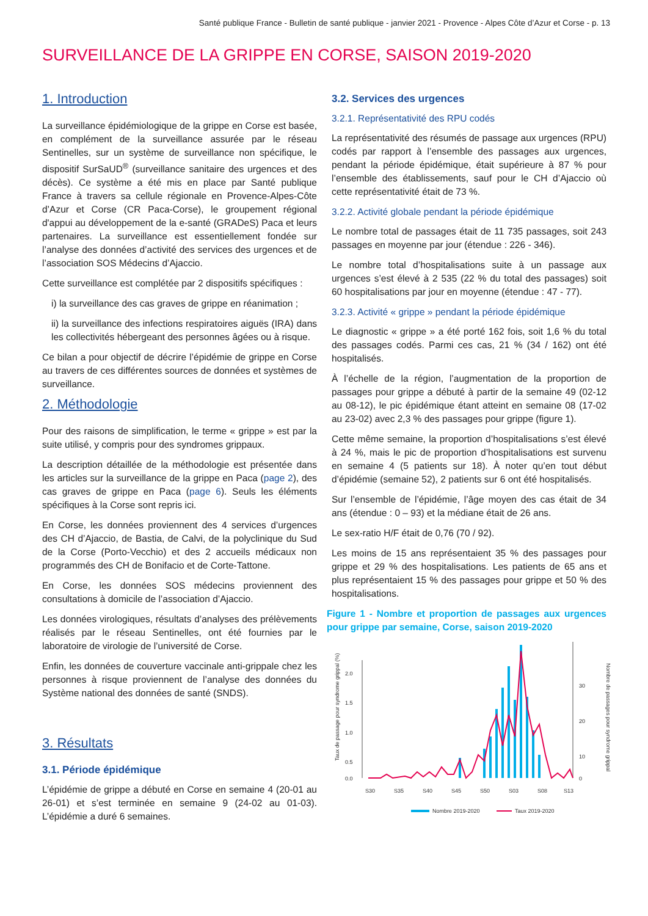Santé publique France - Bulletin de santé publique - janvier 2021 - Provence - Alpes Côte d’Azur et Corse - p. 13
SURVEILLANCE DE LA GRIPPE EN CORSE, SAISON 2019-2020
1. Introduction
La surveillance épidémiologique de la grippe en Corse est basée, en complément de la surveillance assurée par le réseau Sentinelles, sur un système de surveillance non spécifique, le dispositif SurSaUD<sup>®</sup> (surveillance sanitaire des urgences et des décès). Ce système a été mis en place par Santé publique France à travers sa cellule régionale en Provence-Alpes-Côte d’Azur et Corse (CR Paca-Corse), le groupement régional d'appui au développement de la e-santé (GRADeS) Paca et leurs partenaires. La surveillance est essentiellement fondée sur l’analyse des données d’activité des services des urgences et de l’association SOS Médecins d’Ajaccio.
Cette surveillance est complétée par 2 dispositifs spécifiques :
i) la surveillance des cas graves de grippe en réanimation ;
ii) la surveillance des infections respiratoires aiguës (IRA) dans les collectivités hébergeant des personnes âgées ou à risque.
Ce bilan a pour objectif de décrire l’épidémie de grippe en Corse au travers de ces différentes sources de données et systèmes de surveillance.
2. Méthodologie
Pour des raisons de simplification, le terme « grippe » est par la suite utilisé, y compris pour des syndromes grippaux.
La description détaillée de la méthodologie est présentée dans les articles sur la surveillance de la grippe en Paca (page 2), des cas graves de grippe en Paca (page 6). Seuls les éléments spécifiques à la Corse sont repris ici.
En Corse, les données proviennent des 4 services d’urgences des CH d’Ajaccio, de Bastia, de Calvi, de la polyclinique du Sud de la Corse (Porto-Vecchio) et des 2 accueils médicaux non programmés des CH de Bonifacio et de Corte-Tattone.
En Corse, les données SOS médecins proviennent des consultations à domicile de l’association d’Ajaccio.
Les données virologiques, résultats d’analyses des prélèvements réalisés par le réseau Sentinelles, ont été fournies par le laboratoire de virologie de l’université de Corse.
Enfin, les données de couverture vaccinale anti-grippale chez les personnes à risque proviennent de l’analyse des données du Système national des données de santé (SNDS).
3. Résultats
3.1. Période épidémique
L’épidémie de grippe a débuté en Corse en semaine 4 (20-01 au 26-01) et s’est terminée en semaine 9 (24-02 au 01-03). L’épidémie a duré 6 semaines.
3.2. Services des urgences
3.2.1. Représentativité des RPU codés
La représentativité des résumés de passage aux urgences (RPU) codés par rapport à l’ensemble des passages aux urgences, pendant la période épidémique, était supérieure à 87 % pour l’ensemble des établissements, sauf pour le CH d’Ajaccio où cette représentativité était de 73 %.
3.2.2. Activité globale pendant la période épidémique
Le nombre total de passages était de 11 735 passages, soit 243 passages en moyenne par jour (étendue : 226 - 346).
Le nombre total d’hospitalisations suite à un passage aux urgences s’est élevé à 2 535 (22 % du total des passages) soit 60 hospitalisations par jour en moyenne (étendue : 47 - 77).
3.2.3. Activité « grippe » pendant la période épidémique
Le diagnostic « grippe » a été porté 162 fois, soit 1,6 % du total des passages codés. Parmi ces cas, 21 % (34 / 162) ont été hospitalisés.
À l’échelle de la région, l’augmentation de la proportion de passages pour grippe a débuté à partir de la semaine 49 (02-12 au 08-12), le pic épidémique étant atteint en semaine 08 (17-02 au 23-02) avec 2,3 % des passages pour grippe (figure 1).
Cette même semaine, la proportion d’hospitalisations s’est élevé à 24 %, mais le pic de proportion d’hospitalisations est survenu en semaine 4 (5 patients sur 18). À noter qu’en tout début d’épidémie (semaine 52), 2 patients sur 6 ont été hospitalisés.
Sur l’ensemble de l’épidémie, l’âge moyen des cas était de 34 ans (étendue : 0 – 93) et la médiane était de 26 ans.
Le sex-ratio H/F était de 0,76 (70 / 92).
Les moins de 15 ans représentaient 35 % des passages pour grippe et 29 % des hospitalisations. Les patients de 65 ans et plus représentaient 15 % des passages pour grippe et 50 % des hospitalisations.
Figure 1 - Nombre et proportion de passages aux urgences pour grippe par semaine, Corse, saison 2019-2020
Taux de passage pour syndrome grippal (%)
Nombre de passages pour syndrome grippal
2.0
1.5
1.0
0.5
0.0
30
20
10
0
S30
S35
S40
S45
S50
S03
S08
S13
Nombre 2019-2020
Taux 2019-2020